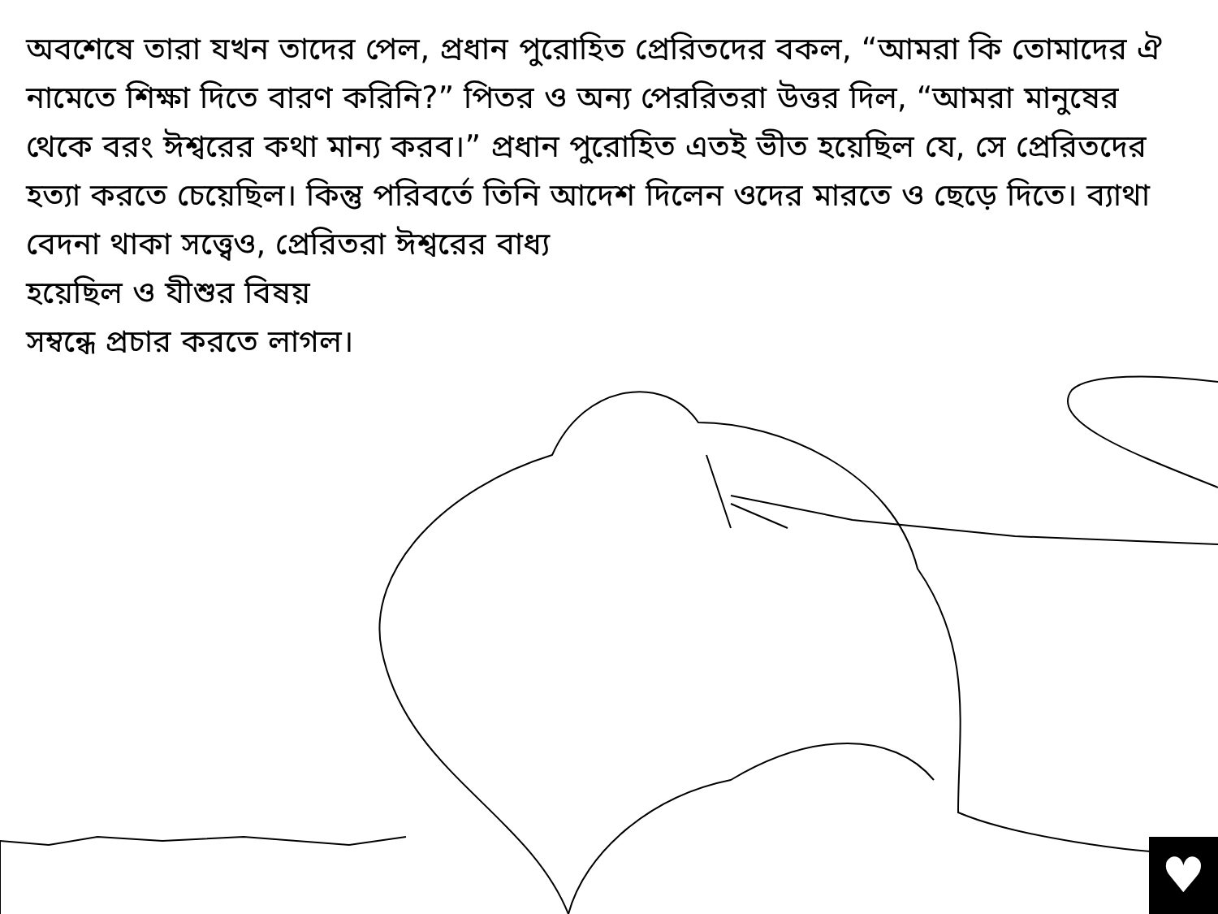অবশেষে তারা যখন তাদের পেল, প্রধান পুরোহিত প্রেরিতদের বকল, “আমরা কি তোমাদের ঐ নামেতে শিক্ষা দিতে বারণ করিনি?” পিতর ও অন্য পেররিতরা উত্তর দিল, “আমরা মানুষের থেকে বরং ঈশ্বরের কথা মান্য করব।” প্রধান পুরোহিত এতই ভীত হয়েছিল যে, সে প্রেরিতদের হত্যা করতে চেয়েছিল। কিন্তু পরিবর্তে তিনি আদেশ দিলেন ওদের মারতে ও ছেড়ে দিতে। ব্যাথা বেদনা থাকা সত্ত্বেও, প্রেরিতরা ঈশ্বরের বাধ্য
হয়েছিল ও যীশুর বিষয়
সম্বন্ধে প্রচার করতে লাগল।
♥